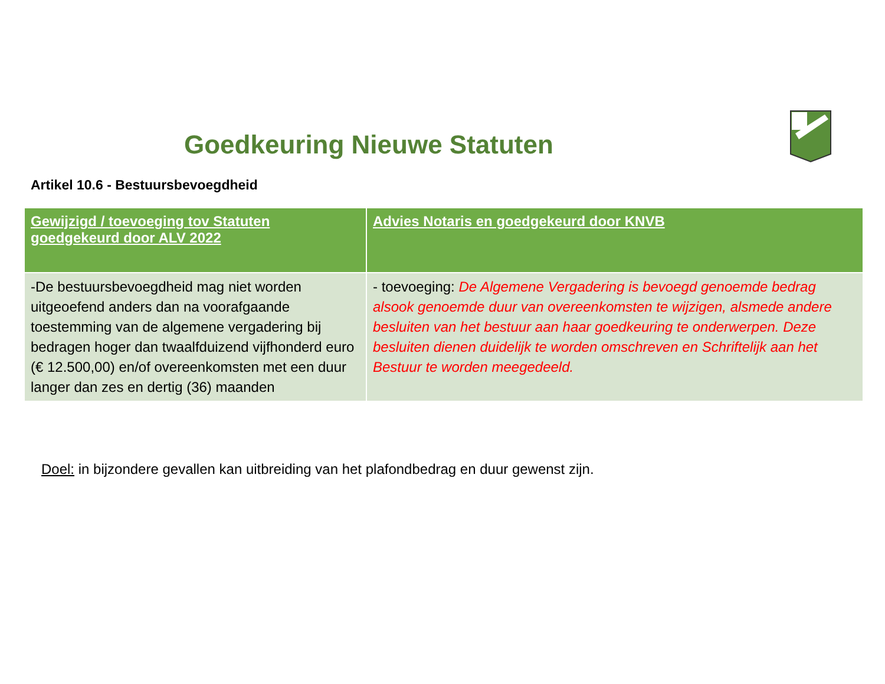Goedkeuring Nieuwe Statuten
Artikel 10.6 - Bestuursbevoegdheid
| Gewijzigd / toevoeging tov Statuten goedgekeurd door ALV 2022 | Advies Notaris en goedgekeurd door KNVB |
| --- | --- |
| -De bestuursbevoegdheid mag niet worden uitgeoefend anders dan na voorafgaande toestemming van de algemene vergadering bij bedragen hoger dan twaalfduizend vijfhonderd euro (€ 12.500,00) en/of overeenkomsten met een duur langer dan zes en dertig (36) maanden | - toevoeging: De Algemene Vergadering is bevoegd genoemde bedrag alsook genoemde duur van overeenkomsten te wijzigen, alsmede andere besluiten van het bestuur aan haar goedkeuring te onderwerpen. Deze besluiten dienen duidelijk te worden omschreven en Schriftelijk aan het Bestuur te worden meegedeeld. |
Doel: in bijzondere gevallen kan uitbreiding van het plafondbedrag en duur gewenst zijn.